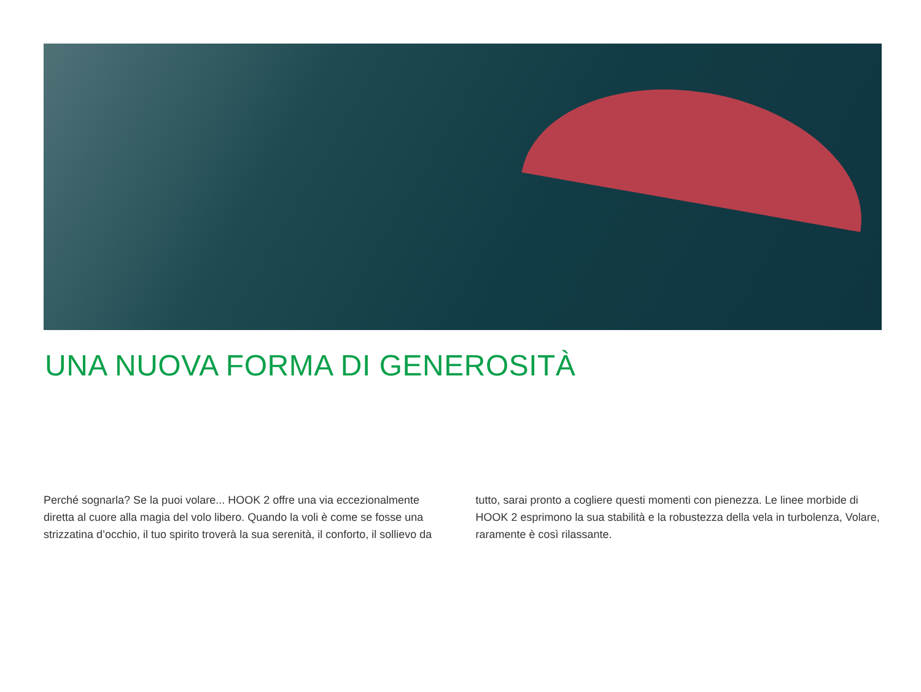UNA NUOVA FORMA DI GENEROSITÀ
Perché sognarla? Se la puoi volare... HOOK 2 offre una via eccezionalmente diretta al cuore alla magia del volo libero. Quando la voli è come se fosse una strizzatina d’occhio, il tuo spirito troverà la sua serenità, il conforto, il sollievo da
tutto, sarai pronto a cogliere questi momenti con pienezza. Le linee morbide di HOOK 2 esprimono la sua stabilità e la robustezza della vela in turbolenza, Volare, raramente è così rilassante.